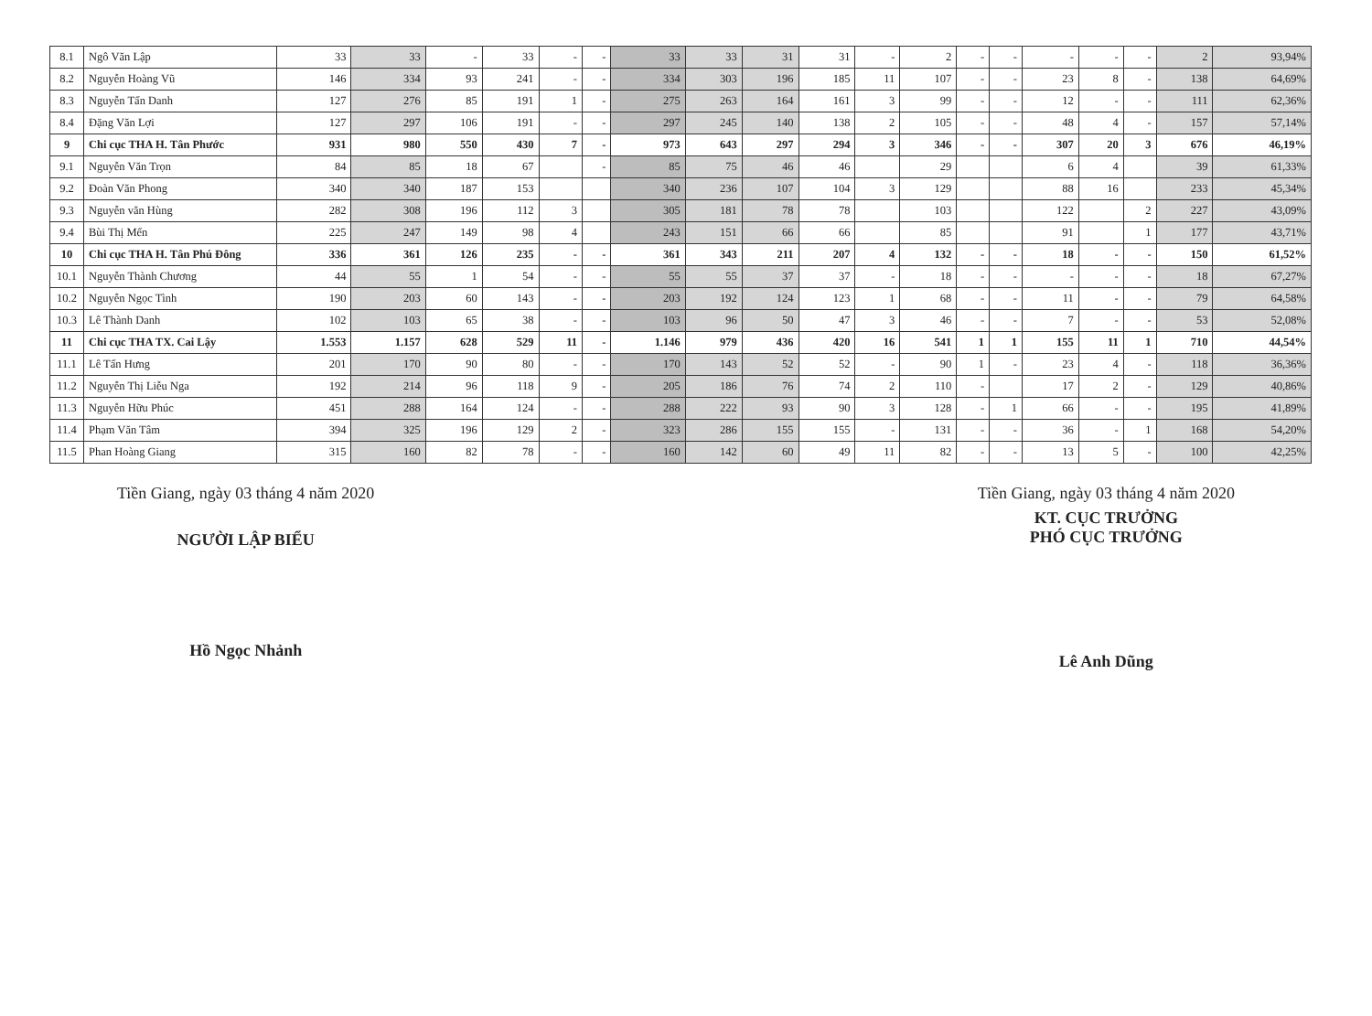| 8.1 | Ngô Văn Lập | 33 | 33 | - | 33 | - | - | 33 | 33 | 31 | 31 | - | 2 | - | - | - | - | - | 2 | 93,94% |
| 8.2 | Nguyễn Hoàng Vũ | 146 | 334 | 93 | 241 | - | - | 334 | 303 | 196 | 185 | 11 | 107 | - | - | 23 | 8 | - | 138 | 64,69% |
| 8.3 | Nguyễn Tấn Danh | 127 | 276 | 85 | 191 | 1 | - | 275 | 263 | 164 | 161 | 3 | 99 | - | - | 12 | - | - | 111 | 62,36% |
| 8.4 | Đặng Văn Lợi | 127 | 297 | 106 | 191 | - | - | 297 | 245 | 140 | 138 | 2 | 105 | - | - | 48 | 4 | - | 157 | 57,14% |
| 9 | Chi cục THA H. Tân Phước | 931 | 980 | 550 | 430 | 7 | - | 973 | 643 | 297 | 294 | 3 | 346 | - | - | 307 | 20 | 3 | 676 | 46,19% |
| 9.1 | Nguyễn Văn Trọn | 84 | 85 | 18 | 67 | | - | 85 | 75 | 46 | 46 | | 29 | | | 6 | 4 | | 39 | 61,33% |
| 9.2 | Đoàn Văn Phong | 340 | 340 | 187 | 153 | | | 340 | 236 | 107 | 104 | 3 | 129 | | | 88 | 16 | | 233 | 45,34% |
| 9.3 | Nguyễn văn Hùng | 282 | 308 | 196 | 112 | 3 | | 305 | 181 | 78 | 78 | | 103 | | | 122 | | 2 | 227 | 43,09% |
| 9.4 | Bùi Thị Mến | 225 | 247 | 149 | 98 | 4 | | 243 | 151 | 66 | 66 | | 85 | | | 91 | | 1 | 177 | 43,71% |
| 10 | Chi cục THA H. Tân Phú Đông | 336 | 361 | 126 | 235 | - | - | 361 | 343 | 211 | 207 | 4 | 132 | - | - | 18 | - | - | 150 | 61,52% |
| 10.1 | Nguyễn Thành Chương | 44 | 55 | 1 | 54 | - | - | 55 | 55 | 37 | 37 | - | 18 | - | - | - | - | - | 18 | 67,27% |
| 10.2 | Nguyễn Ngọc Tình | 190 | 203 | 60 | 143 | - | - | 203 | 192 | 124 | 123 | 1 | 68 | - | - | 11 | - | - | 79 | 64,58% |
| 10.3 | Lê Thành Danh | 102 | 103 | 65 | 38 | - | - | 103 | 96 | 50 | 47 | 3 | 46 | - | - | 7 | - | - | 53 | 52,08% |
| 11 | Chi cục THA TX. Cai Lậy | 1.553 | 1.157 | 628 | 529 | 11 | - | 1.146 | 979 | 436 | 420 | 16 | 541 | 1 | 1 | 155 | 11 | 1 | 710 | 44,54% |
| 11.1 | Lê Tấn Hưng | 201 | 170 | 90 | 80 | - | - | 170 | 143 | 52 | 52 | - | 90 | 1 | - | 23 | 4 | - | 118 | 36,36% |
| 11.2 | Nguyễn Thị Liễu Nga | 192 | 214 | 96 | 118 | 9 | - | 205 | 186 | 76 | 74 | 2 | 110 | - | | 17 | 2 | - | 129 | 40,86% |
| 11.3 | Nguyễn Hữu Phúc | 451 | 288 | 164 | 124 | - | - | 288 | 222 | 93 | 90 | 3 | 128 | - | 1 | 66 | - | - | 195 | 41,89% |
| 11.4 | Phạm Văn Tâm | 394 | 325 | 196 | 129 | 2 | - | 323 | 286 | 155 | 155 | - | 131 | - | - | 36 | - | 1 | 168 | 54,20% |
| 11.5 | Phan Hoàng Giang | 315 | 160 | 82 | 78 | - | - | 160 | 142 | 60 | 49 | 11 | 82 | - | - | 13 | 5 | - | 100 | 42,25% |
Tiền Giang, ngày 03 tháng 4 năm 2020
NGƯỜI LẬP BIỂU
Hồ Ngọc Nhảnh
Tiền Giang, ngày 03 tháng 4 năm 2020
KT. CỤC TRƯỞNG
PHÓ CỤC TRƯỞNG
Lê Anh Dũng